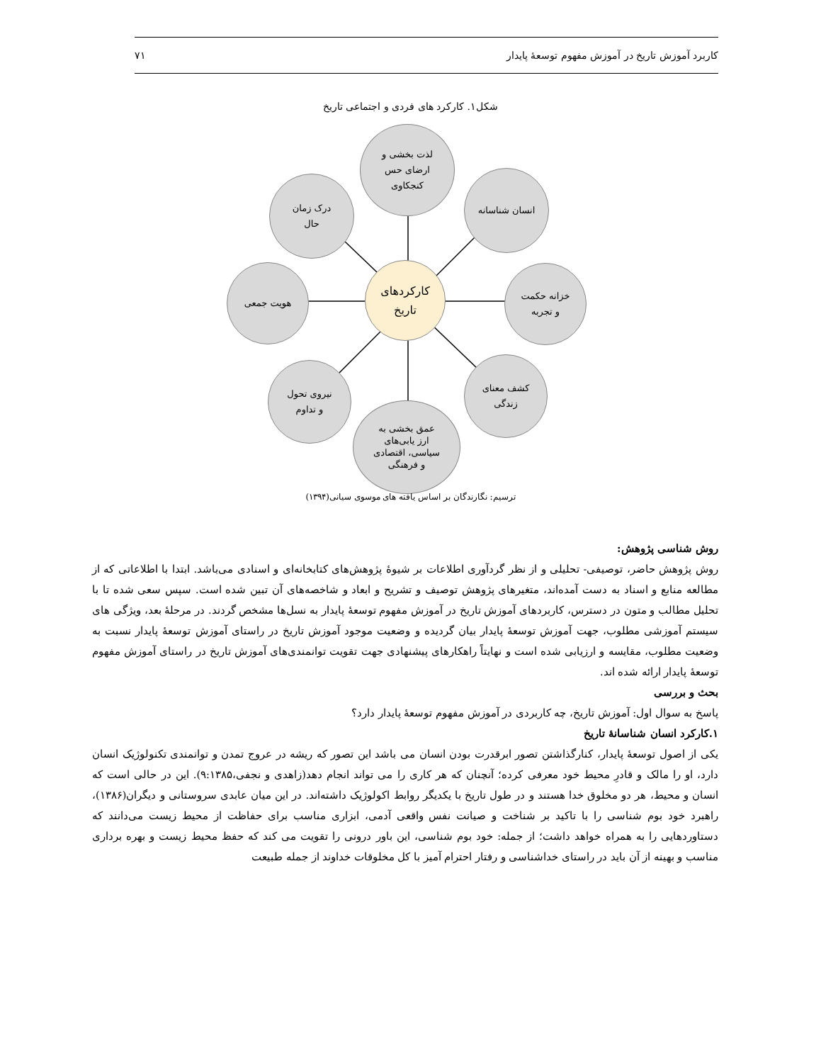کاربرد آموزش تاریخ در آموزش مفهوم توسعهٔ پایدار ۷۱
شکل۱. کارکرد های فردی و اجتماعی تاریخ
لذت بخشی و
ارضای حس
کنجکاوی
درک زمان
حال
انسان شناسانه
هویت جمعی
کارکردهای
تاریخ
خزانه حکمت
و تجربه
نیروی تحول
و تداوم
کشف معنای
زندگی
عمق بخشی به
ارز یابی‌های
سیاسی، اقتصادی
و فرهنگی
ترسیم: نگارندگان بر اساس یافته های موسوی سیانی(۱۳۹۴)
روش شناسی پژوهش:
روش پژوهش حاضر، توصیفی- تحلیلی و از نظر گردآوری اطلاعات بر شیوهٔ پژوهش‌های کتابخانه‌ای و اسنادی می‌باشد. ابتدا با اطلاعاتی که از مطالعه منابع و اسناد به دست آمده‌اند، متغیرهای پژوهش توصیف و تشریح و ابعاد و شاخصه‌های آن تبین شده است. سپس سعی شده تا با تحلیل مطالب و متون در دسترس، کاربردهای آموزش تاریخ در آموزش مفهوم توسعهٔ پایدار به نسل‌ها مشخص گردند. در مرحلهٔ بعد، ویژگی های سیستم آموزشی مطلوب، جهت آموزش توسعهٔ پایدار بیان گردیده و وضعیت موجود آموزش تاریخ در راستای آموزش توسعهٔ پایدار نسبت به وضعیت مطلوب، مقایسه و ارزیابی شده است و نهایتاً راهکارهای پیشنهادی جهت تقویت توانمندی‌های آموزش تاریخ در راستای آموزش مفهوم توسعهٔ پایدار ارائه شده اند.
بحث و بررسی
پاسخ به سوال اول: آموزش تاریخ، چه کاربردی در آموزش مفهوم توسعهٔ پایدار دارد؟
۱.کارکرد انسان شناسانهٔ تاریخ
یکی از اصول توسعهٔ پایدار، کنارگذاشتن تصور ابرقدرت بودن انسان می باشد این تصور که ریشه در عروج تمدن و توانمندی تکنولوژیک انسان دارد، او را مالک و قادرِ محیط خود معرفی کرده؛ آنچنان که هر کاری را می تواند انجام دهد(زاهدی و نجفی،۹:۱۳۸۵). این در حالی است که انسان و محیط، هر دو مخلوق خدا هستند و در طول تاریخ با یکدیگر روابط اکولوژیک داشته‌اند. در این میان عابدی سروستانی و دیگران(۱۳۸۶)، راهبرد خود بوم شناسی را با تاکید بر شناخت و صیانت نفس واقعی آدمی، ابزاری مناسب برای حفاظت از محیط زیست می‌دانند که دستاوردهایی را به همراه خواهد داشت؛ از جمله: خود بوم شناسی، این باور درونی را تقویت می کند که حفظ محیط زیست و بهره برداری مناسب و بهینه از آن باید در راستای خداشناسی و رفتار احترام آمیز با کل مخلوقات خداوند از جمله طبیعت